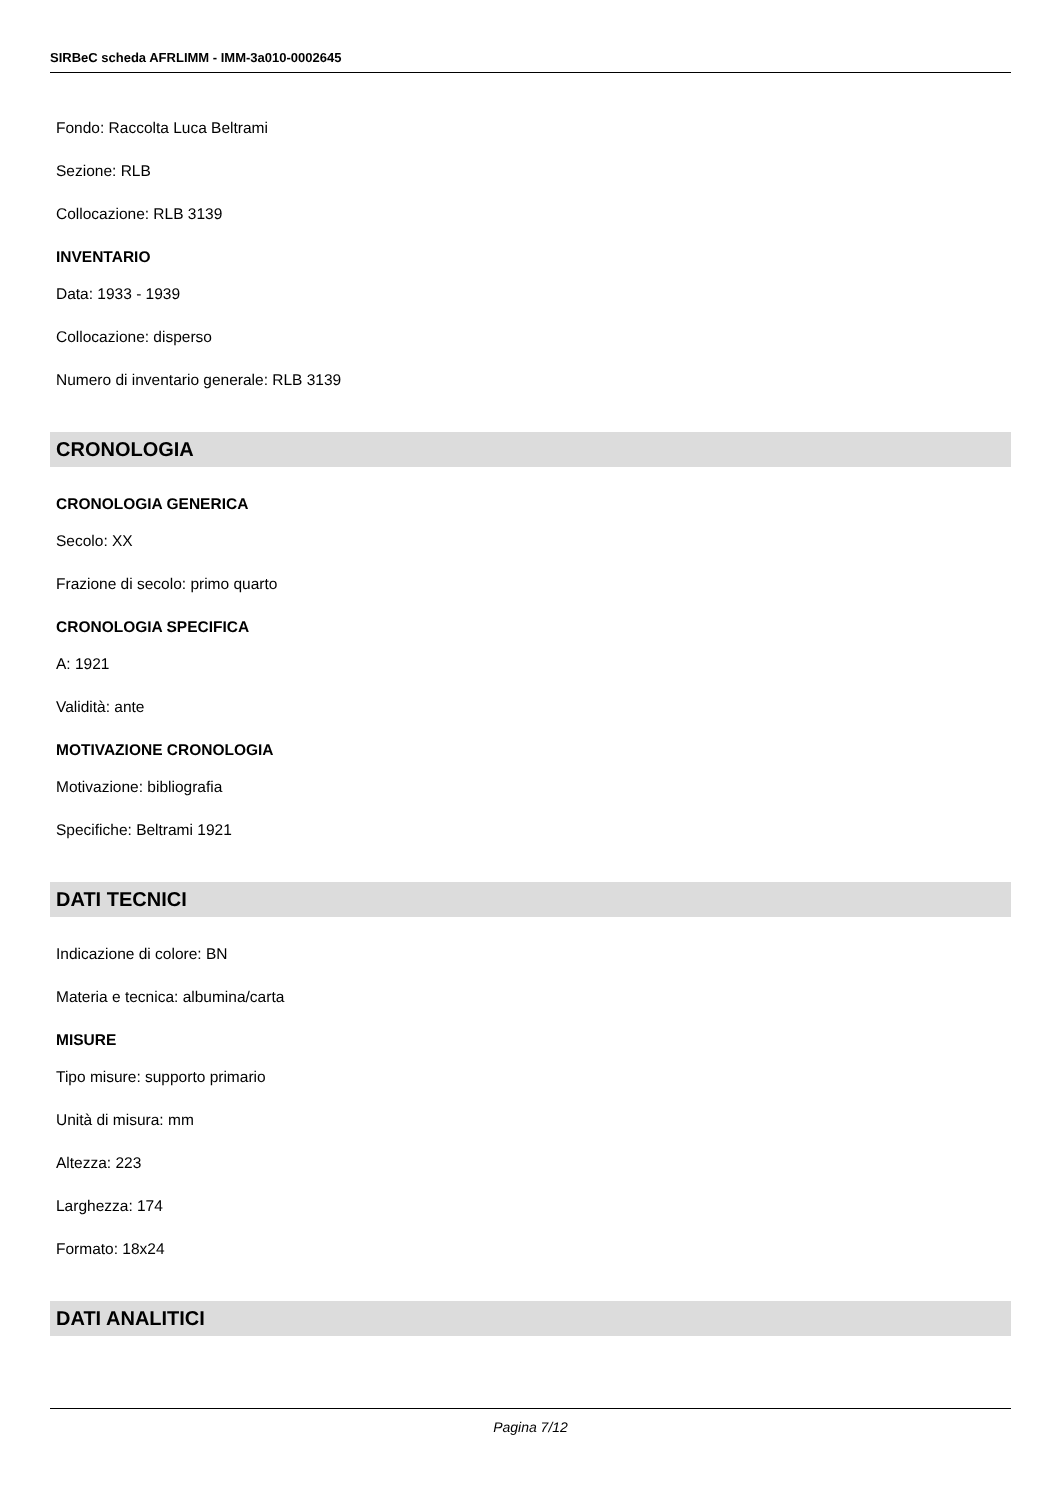SIRBeC scheda AFRLIMM - IMM-3a010-0002645
Fondo: Raccolta Luca Beltrami
Sezione: RLB
Collocazione: RLB 3139
INVENTARIO
Data: 1933 - 1939
Collocazione: disperso
Numero di inventario generale: RLB 3139
CRONOLOGIA
CRONOLOGIA GENERICA
Secolo: XX
Frazione di secolo: primo quarto
CRONOLOGIA SPECIFICA
A: 1921
Validità: ante
MOTIVAZIONE CRONOLOGIA
Motivazione: bibliografia
Specifiche: Beltrami 1921
DATI TECNICI
Indicazione di colore: BN
Materia e tecnica: albumina/carta
MISURE
Tipo misure: supporto primario
Unità di misura: mm
Altezza: 223
Larghezza: 174
Formato: 18x24
DATI ANALITICI
Pagina 7/12